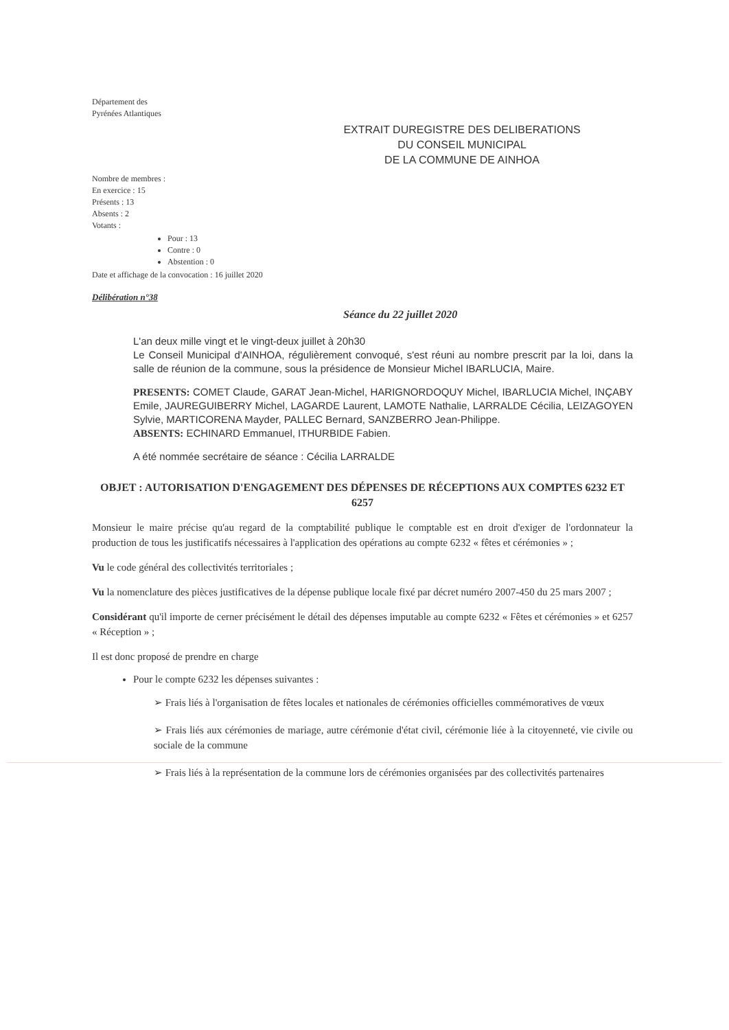Département des
Pyrénées Atlantiques
EXTRAIT DUREGISTRE DES DELIBERATIONS
DU CONSEIL MUNICIPAL
DE LA COMMUNE DE AINHOA
Nombre de membres :
En exercice : 15
Présents : 13
Absents : 2
Votants :
Pour : 13
Contre : 0
Abstention : 0
Date et affichage de la convocation : 16 juillet 2020
Délibération n°38
Séance du 22 juillet 2020
L'an deux mille vingt et le vingt-deux juillet à 20h30
Le Conseil Municipal d'AINHOA, régulièrement convoqué, s'est réuni au nombre prescrit par la loi, dans la salle de réunion de la commune, sous la présidence de Monsieur Michel IBARLUCIA, Maire.
PRESENTS: COMET Claude, GARAT Jean-Michel, HARIGNORDOQUY Michel, IBARLUCIA Michel, INÇABY Emile, JAUREGUIBERRY Michel, LAGARDE Laurent, LAMOTE Nathalie, LARRALDE Cécilia, LEIZAGOYEN Sylvie, MARTICORENA Mayder, PALLEC Bernard, SANZBERRO Jean-Philippe.
ABSENTS: ECHINARD Emmanuel, ITHURBIDE Fabien.
A été nommée secrétaire de séance : Cécilia LARRALDE
OBJET : AUTORISATION D'ENGAGEMENT DES DÉPENSES DE RÉCEPTIONS AUX COMPTES 6232 ET 6257
Monsieur le maire précise qu'au regard de la comptabilité publique le comptable est en droit d'exiger de l'ordonnateur la production de tous les justificatifs nécessaires à l'application des opérations au compte 6232 « fêtes et cérémonies » ;
Vu le code général des collectivités territoriales ;
Vu la nomenclature des pièces justificatives de la dépense publique locale fixé par décret numéro 2007-450 du 25 mars 2007 ;
Considérant qu'il importe de cerner précisément le détail des dépenses imputable au compte 6232 « Fêtes et cérémonies » et 6257 « Réception » ;
Il est donc proposé de prendre en charge
Pour le compte 6232 les dépenses suivantes :
➢ Frais liés à l'organisation de fêtes locales et nationales de cérémonies officielles commémoratives de vœux
➢ Frais liés aux cérémonies de mariage, autre cérémonie d'état civil, cérémonie liée à la citoyenneté, vie civile ou sociale de la commune
➢ Frais liés à la représentation de la commune lors de cérémonies organisées par des collectivités partenaires